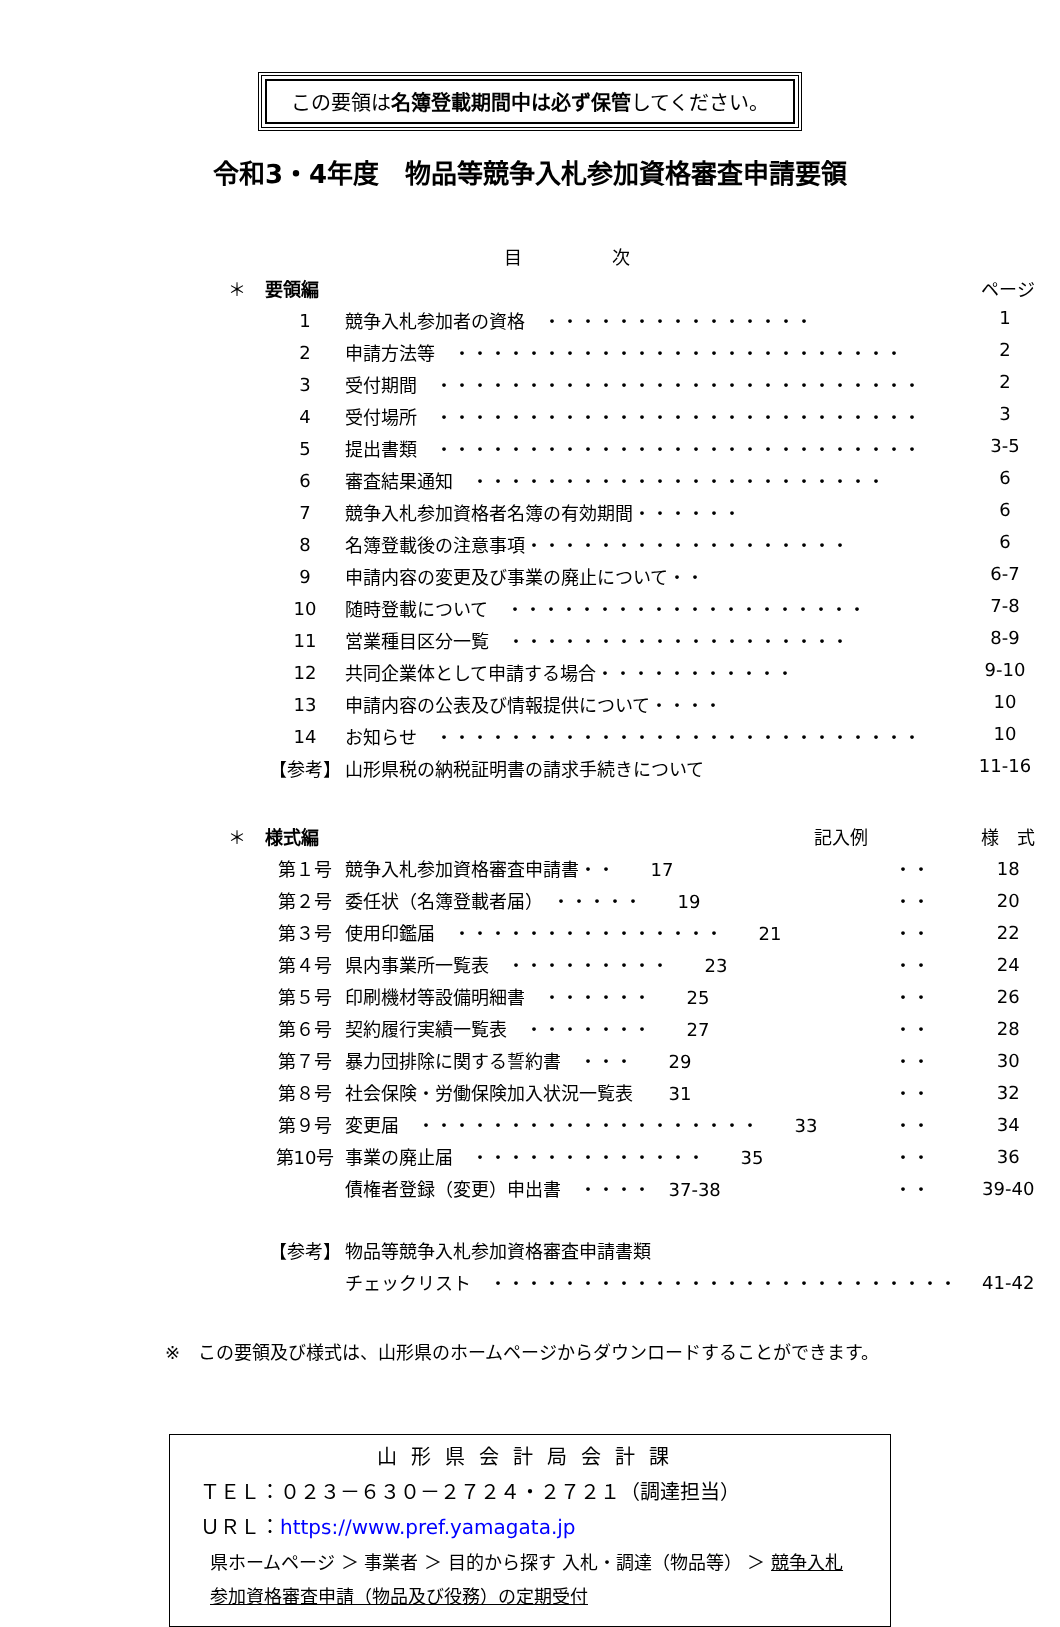この要領は名簿登載期間中は必ず保管してください。
令和3・4年度　物品等競争入札参加資格審査申請要領
| | 目 次 | | | |
| ＊ | 要領編 | | | ページ |
| | 1 | 競争入札参加者の資格 ・・・・・・・・・・・・・・・ 1 | | |
| | 2 | 申請方法等 ・・・・・・・・・・・・・・・・・・・・・・・・・ 2 | | |
| | 3 | 受付期間 ・・・・・・・・・・・・・・・・・・・・・・・・・・・ 2 | | |
| | 4 | 受付場所 ・・・・・・・・・・・・・・・・・・・・・・・・・・・ 3 | | |
| | 5 | 提出書類 ・・・・・・・・・・・・・・・・・・・・・・・・・・・ 3-5 | | |
| | 6 | 審査結果通知 ・・・・・・・・・・・・・・・・・・・・・・・ 6 | | |
| | 7 | 競争入札参加資格者名簿の有効期間・・・・・・ 6 | | |
| | 8 | 名簿登載後の注意事項・・・・・・・・・・・・・・・・・・ 6 | | |
| | 9 | 申請内容の変更及び事業の廃止について・・ 6-7 | | |
| | 10 | 随時登載について ・・・・・・・・・・・・・・・・・・・・ 7-8 | | |
| | 11 | 営業種目区分一覧 ・・・・・・・・・・・・・・・・・・・ 8-9 | | |
| | 12 | 共同企業体として申請する場合・・・・・・・・・・・ 9-10 | | |
| | 13 | 申請内容の公表及び情報提供について・・・・ 10 | | |
| | 14 | お知らせ ・・・・・・・・・・・・・・・・・・・・・・・・・・・ 10 | | |
| | 【参考】 | 山形県税の納税証明書の請求手続きについて 11-16 | | |
| ＊ | 様式編 | 記入例 | | 様 式 |
| | 第１号 | 競争入札参加資格審査申請書・・ 17 | ・・ | 18 |
| | 第２号 | 委任状（名簿登載者届） ・・・・・ 19 | ・・ | 20 |
| | 第３号 | 使用印鑑届 ・・・・・・・・・・・・・・・ 21 | ・・ | 22 |
| | 第４号 | 県内事業所一覧表 ・・・・・・・・・ 23 | ・・ | 24 |
| | 第５号 | 印刷機材等設備明細書 ・・・・・・ 25 | ・・ | 26 |
| | 第６号 | 契約履行実績一覧表 ・・・・・・・ 27 | ・・ | 28 |
| | 第７号 | 暴力団排除に関する誓約書 ・・・ 29 | ・・ | 30 |
| | 第８号 | 社会保険・労働保険加入状況一覧表 31 | ・・ | 32 |
| | 第９号 | 変更届 ・・・・・・・・・・・・・・・・・・・ 33 | ・・ | 34 |
| | 第10号 | 事業の廃止届 ・・・・・・・・・・・・・ 35 | ・・ | 36 |
| | | 債権者登録（変更）申出書 ・・・・ 37-38 | ・・ | 39-40 |
| | 【参考】 | 物品等競争入札参加資格審査申請書類 | | |
| | | チェックリスト ・・・・・・・・・・・・・・・・・・・・・・・・・・ | | 41-42 |
※　この要領及び様式は、山形県のホームページからダウンロードすることができます。
山形県会計局会計課
ＴＥＬ：０２３－６３０－２７２４・２７２１（調達担当）
ＵＲＬ：https://www.pref.yamagata.jp
県ホームページ ＞ 事業者 ＞ 目的から探す 入札・調達（物品等） ＞ 競争入札参加資格審査申請（物品及び役務）の定期受付